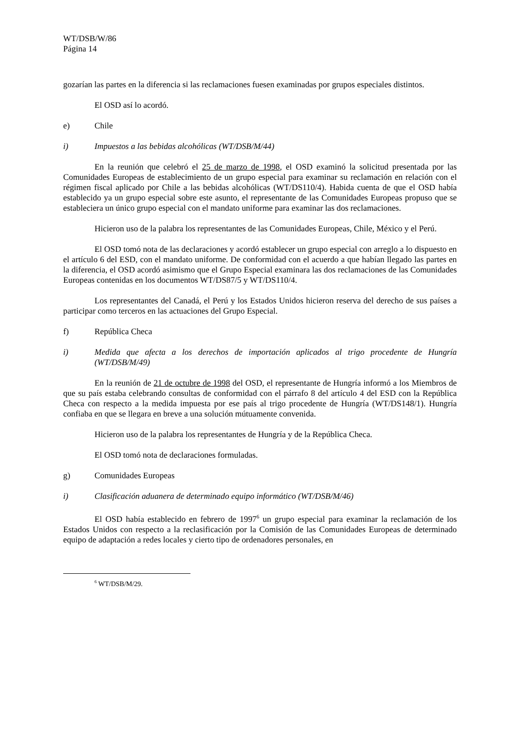WT/DSB/W/86
Página 14
gozarían las partes en la diferencia si las reclamaciones fuesen examinadas por grupos especiales distintos.
El OSD así lo acordó.
e) Chile
i) Impuestos a las bebidas alcohólicas (WT/DSB/M/44)
En la reunión que celebró el 25 de marzo de 1998, el OSD examinó la solicitud presentada por las Comunidades Europeas de establecimiento de un grupo especial para examinar su reclamación en relación con el régimen fiscal aplicado por Chile a las bebidas alcohólicas (WT/DS110/4). Habida cuenta de que el OSD había establecido ya un grupo especial sobre este asunto, el representante de las Comunidades Europeas propuso que se estableciera un único grupo especial con el mandato uniforme para examinar las dos reclamaciones.
Hicieron uso de la palabra los representantes de las Comunidades Europeas, Chile, México y el Perú.
El OSD tomó nota de las declaraciones y acordó establecer un grupo especial con arreglo a lo dispuesto en el artículo 6 del ESD, con el mandato uniforme. De conformidad con el acuerdo a que habían llegado las partes en la diferencia, el OSD acordó asimismo que el Grupo Especial examinara las dos reclamaciones de las Comunidades Europeas contenidas en los documentos WT/DS87/5 y WT/DS110/4.
Los representantes del Canadá, el Perú y los Estados Unidos hicieron reserva del derecho de sus países a participar como terceros en las actuaciones del Grupo Especial.
f) República Checa
i) Medida que afecta a los derechos de importación aplicados al trigo procedente de Hungría (WT/DSB/M/49)
En la reunión de 21 de octubre de 1998 del OSD, el representante de Hungría informó a los Miembros de que su país estaba celebrando consultas de conformidad con el párrafo 8 del artículo 4 del ESD con la República Checa con respecto a la medida impuesta por ese país al trigo procedente de Hungría (WT/DS148/1). Hungría confiaba en que se llegara en breve a una solución mútuamente convenida.
Hicieron uso de la palabra los representantes de Hungría y de la República Checa.
El OSD tomó nota de declaraciones formuladas.
g) Comunidades Europeas
i) Clasificación aduanera de determinado equipo informático (WT/DSB/M/46)
El OSD había establecido en febrero de 1997<sup>6</sup> un grupo especial para examinar la reclamación de los Estados Unidos con respecto a la reclasificación por la Comisión de las Comunidades Europeas de determinado equipo de adaptación a redes locales y cierto tipo de ordenadores personales, en
<sup>6</sup> WT/DSB/M/29.